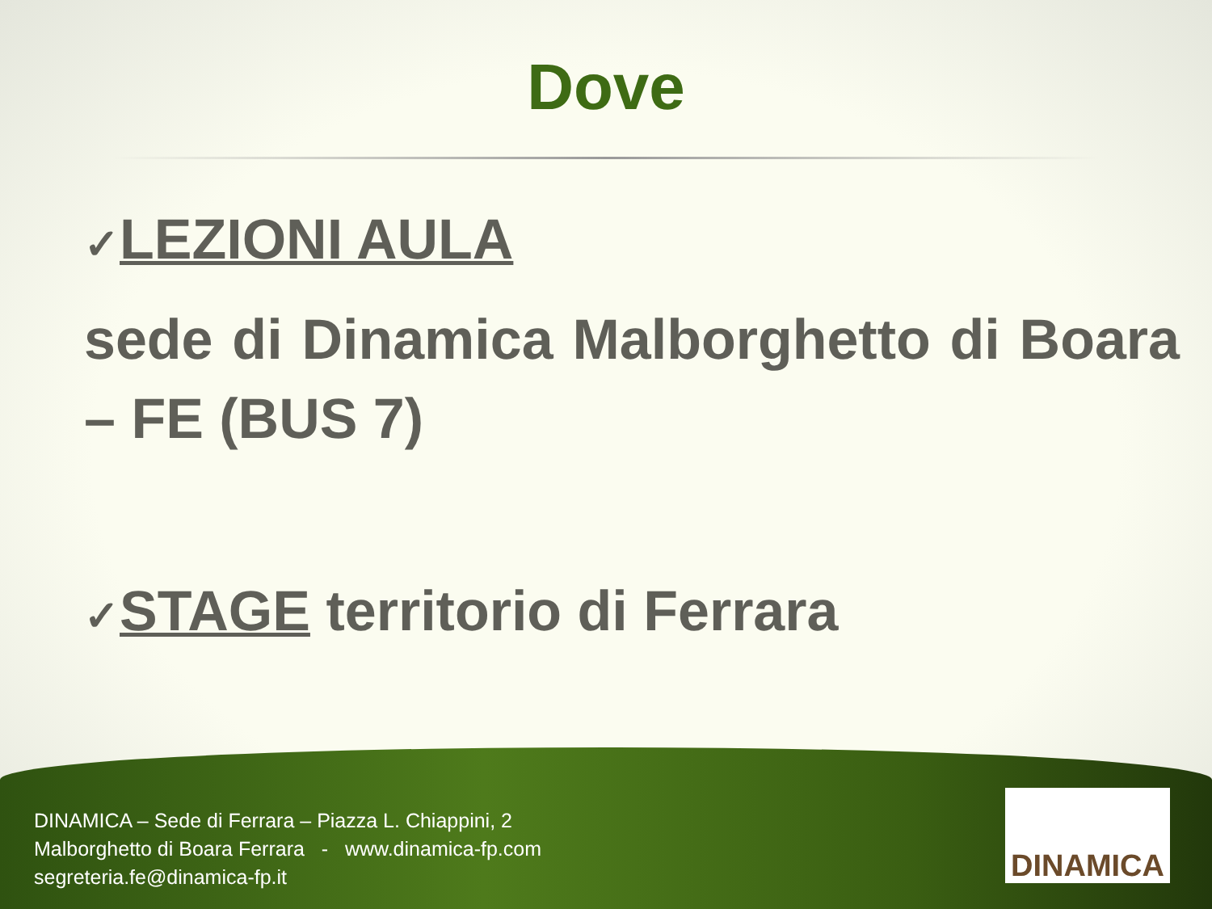Dove
✓LEZIONI AULA
sede di Dinamica Malborghetto di Boara – FE (BUS 7)
✓STAGE territorio di Ferrara
DINAMICA – Sede di Ferrara – Piazza L. Chiappini, 2
Malborghetto di Boara Ferrara - www.dinamica-fp.com
segreteria.fe@dinamica-fp.it
DINAMICA